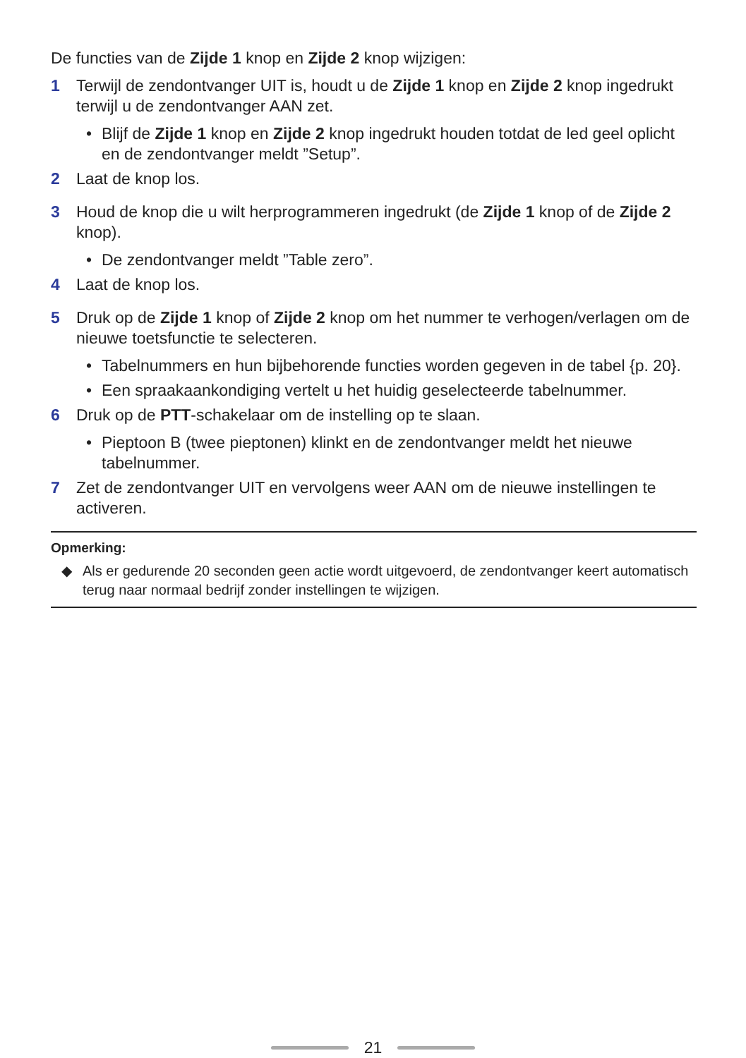De functies van de Zijde 1 knop en Zijde 2 knop wijzigen:
1 Terwijl de zendontvanger UIT is, houdt u de Zijde 1 knop en Zijde 2 knop ingedrukt terwijl u de zendontvanger AAN zet.
• Blijf de Zijde 1 knop en Zijde 2 knop ingedrukt houden totdat de led geel oplicht en de zendontvanger meldt ”Setup”.
2 Laat de knop los.
3 Houd de knop die u wilt herprogrammeren ingedrukt (de Zijde 1 knop of de Zijde 2 knop).
• De zendontvanger meldt ”Table zero”.
4 Laat de knop los.
5 Druk op de Zijde 1 knop of Zijde 2 knop om het nummer te verhogen/verlagen om de nieuwe toetsfunctie te selecteren.
• Tabelnummers en hun bijbehorende functies worden gegeven in de tabel {p. 20}.
• Een spraakaankondiging vertelt u het huidig geselecteerde tabelnummer.
6 Druk op de PTT-schakelaar om de instelling op te slaan.
• Pieptoon B (twee pieptonen) klinkt en de zendontvanger meldt het nieuwe tabelnummer.
7 Zet de zendontvanger UIT en vervolgens weer AAN om de nieuwe instellingen te activeren.
Opmerking:
◆ Als er gedurende 20 seconden geen actie wordt uitgevoerd, de zendontvanger keert automatisch terug naar normaal bedrijf zonder instellingen te wijzigen.
21